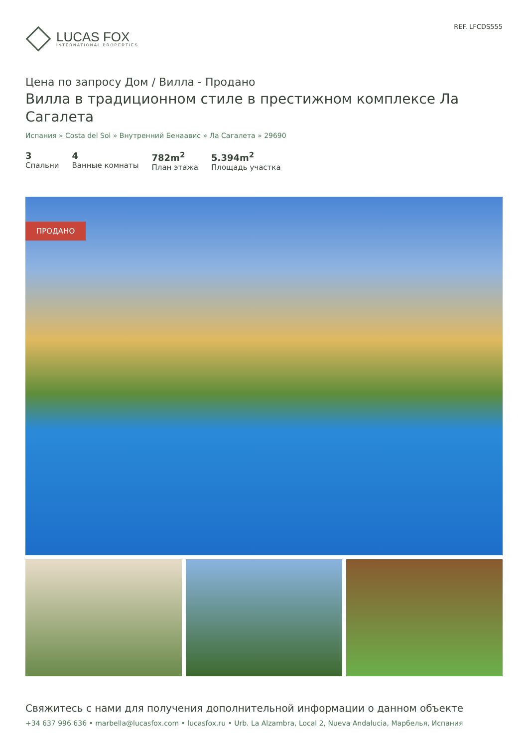LUCAS FOX
INTERNATIONAL PROPERTIES
REF. LFCDS555
Цена по запросу Дом / Вилла - Продано
Вилла в традиционном стиле в престижном комплексе Ла Сагалета
Испания » Costa del Sol » Внутренний Бенаавис » Ла Сагалета » 29690
3
Спальни
4
Ванные комнаты
782m<sup>2</sup>
План этажа
5.394m<sup>2</sup>
Площадь участка
ПРОДАНО
Свяжитесь с нами для получения дополнительной информации о данном объекте
+34 637 996 636 • marbella@lucasfox.com • lucasfox.ru • Urb. La Alzambra, Local 2, Nueva Andalucia, Марбелья, Испания